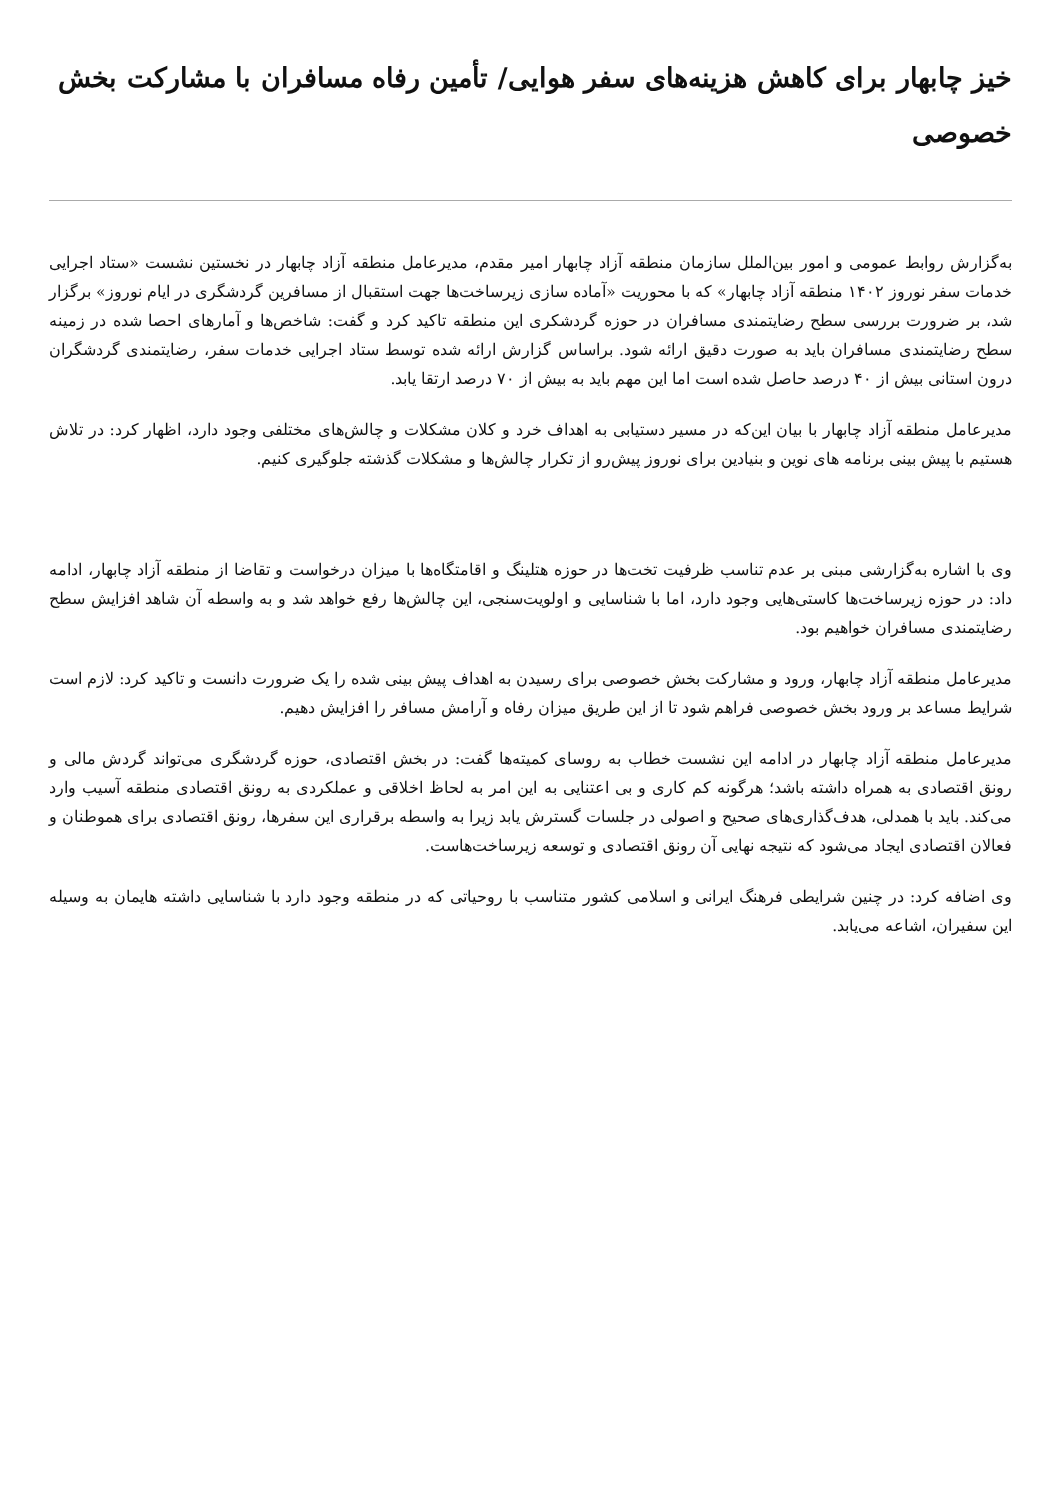خیز چابهار برای کاهش هزینه‌های سفر هوایی/ تأمین رفاه مسافران با مشارکت بخش خصوصی
به‌گزارش روابط عمومی و امور بین‌الملل سازمان منطقه آزاد چابهار امیر مقدم، مدیرعامل منطقه آزاد چابهار در نخستین نشست «ستاد اجرایی خدمات سفر نوروز ۱۴۰۲ منطقه آزاد چابهار» که با محوریت «آماده سازی زیرساخت‌ها جهت استقبال از مسافرین گردشگری در ایام نوروز» برگزار شد، بر ضرورت بررسی سطح رضایتمندی مسافران در حوزه گردشکری این منطقه تاکید کرد و گفت: شاخص‌ها و آمارهای احصا شده در زمینه سطح رضایتمندی مسافران باید به صورت دقیق ارائه شود. براساس گزارش ارائه شده توسط ستاد اجرایی خدمات سفر، رضایتمندی گردشگران درون استانی بیش از ۴۰ درصد حاصل شده است اما این مهم باید به بیش از ۷۰ درصد ارتقا یابد.
مدیرعامل منطقه آزاد چابهار با بیان این‌که در مسیر دستیابی به اهداف خرد و کلان مشکلات و چالش‌های مختلفی وجود دارد، اظهار کرد: در تلاش هستیم با پیش بینی برنامه های نوین و بنیادین برای نوروز پیش‌رو از تکرار چالش‌ها و مشکلات گذشته جلوگیری کنیم.
وی با اشاره به‌گزارشی مبنی بر عدم تناسب ظرفیت تخت‌ها در حوزه هتلینگ و اقامتگاه‌ها با میزان درخواست و تقاضا از منطقه آزاد چابهار، ادامه داد: در حوزه زیرساخت‌ها کاستی‌هایی وجود دارد، اما با شناسایی و اولویت‌سنجی، این چالش‌ها رفع خواهد شد و به واسطه آن شاهد افزایش سطح رضایتمندی مسافران خواهیم بود.
مدیرعامل منطقه آزاد چابهار، ورود و مشارکت بخش خصوصی برای رسیدن به اهداف پیش بینی شده را یک ضرورت دانست و تاکید کرد: لازم است شرایط مساعد بر ورود بخش خصوصی فراهم شود تا از این طریق میزان رفاه و آرامش مسافر را افزایش دهیم.
مدیرعامل منطقه آزاد چابهار در ادامه این نشست خطاب به روسای کمیته‌ها گفت: در بخش اقتصادی، حوزه گردشگری می‌تواند گردش مالی و رونق اقتصادی به همراه داشته باشد؛ هرگونه کم کاری و بی اعتنایی به این امر به لحاظ اخلاقی و عملکردی به رونق اقتصادی منطقه آسیب وارد می‌کند. باید با همدلی، هدف‌گذاری‌های صحیح و اصولی در جلسات گسترش یابد زیرا به واسطه برقراری این سفرها، رونق اقتصادی برای هموطنان و فعالان اقتصادی ایجاد می‌شود که نتیجه نهایی آن رونق اقتصادی و توسعه زیرساخت‌هاست.
وی اضافه کرد: در چنین شرایطی فرهنگ ایرانی و اسلامی کشور متناسب با روحیاتی که در منطقه وجود دارد با شناسایی داشته هایمان به وسیله این سفیران، اشاعه می‌یابد.